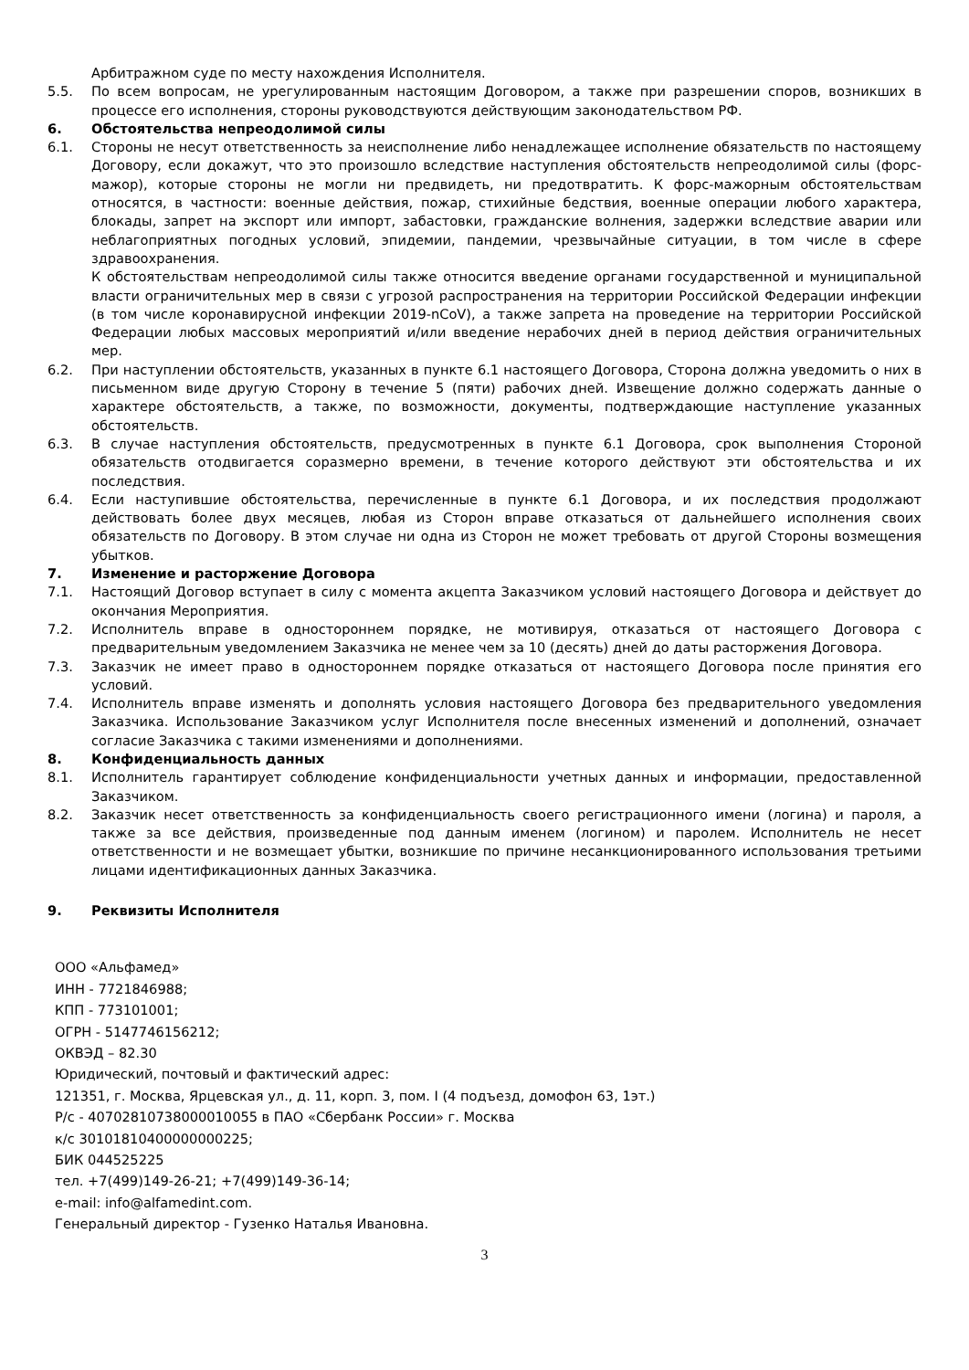Арбитражном суде по месту нахождения Исполнителя.
5.5. По всем вопросам, не урегулированным настоящим Договором, а также при разрешении споров, возникших в процессе его исполнения, стороны руководствуются действующим законодательством РФ.
6. Обстоятельства непреодолимой силы
6.1. Стороны не несут ответственность за неисполнение либо ненадлежащее исполнение обязательств по настоящему Договору, если докажут, что это произошло вследствие наступления обстоятельств непреодолимой силы (форс-мажор), которые стороны не могли ни предвидеть, ни предотвратить. К форс-мажорным обстоятельствам относятся, в частности: военные действия, пожар, стихийные бедствия, военные операции любого характера, блокады, запрет на экспорт или импорт, забастовки, гражданские волнения, задержки вследствие аварии или неблагоприятных погодных условий, эпидемии, пандемии, чрезвычайные ситуации, в том числе в сфере здравоохранения.
К обстоятельствам непреодолимой силы также относится введение органами государственной и муниципальной власти ограничительных мер в связи с угрозой распространения на территории Российской Федерации инфекции (в том числе коронавирусной инфекции 2019-nCoV), а также запрета на проведение на территории Российской Федерации любых массовых мероприятий и/или введение нерабочих дней в период действия ограничительных мер.
6.2. При наступлении обстоятельств, указанных в пункте 6.1 настоящего Договора, Сторона должна уведомить о них в письменном виде другую Сторону в течение 5 (пяти) рабочих дней. Извещение должно содержать данные о характере обстоятельств, а также, по возможности, документы, подтверждающие наступление указанных обстоятельств.
6.3. В случае наступления обстоятельств, предусмотренных в пункте 6.1 Договора, срок выполнения Стороной обязательств отодвигается соразмерно времени, в течение которого действуют эти обстоятельства и их последствия.
6.4. Если наступившие обстоятельства, перечисленные в пункте 6.1 Договора, и их последствия продолжают действовать более двух месяцев, любая из Сторон вправе отказаться от дальнейшего исполнения своих обязательств по Договору. В этом случае ни одна из Сторон не может требовать от другой Стороны возмещения убытков.
7. Изменение и расторжение Договора
7.1. Настоящий Договор вступает в силу с момента акцепта Заказчиком условий настоящего Договора и действует до окончания Мероприятия.
7.2. Исполнитель вправе в одностороннем порядке, не мотивируя, отказаться от настоящего Договора с предварительным уведомлением Заказчика не менее чем за 10 (десять) дней до даты расторжения Договора.
7.3. Заказчик не имеет право в одностороннем порядке отказаться от настоящего Договора после принятия его условий.
7.4. Исполнитель вправе изменять и дополнять условия настоящего Договора без предварительного уведомления Заказчика. Использование Заказчиком услуг Исполнителя после внесенных изменений и дополнений, означает согласие Заказчика с такими изменениями и дополнениями.
8. Конфиденциальность данных
8.1. Исполнитель гарантирует соблюдение конфиденциальности учетных данных и информации, предоставленной Заказчиком.
8.2. Заказчик несет ответственность за конфиденциальность своего регистрационного имени (логина) и пароля, а также за все действия, произведенные под данным именем (логином) и паролем. Исполнитель не несет ответственности и не возмещает убытки, возникшие по причине несанкционированного использования третьими лицами идентификационных данных Заказчика.
9. Реквизиты Исполнителя
ООО «Альфамед»
ИНН - 7721846988;
КПП - 773101001;
ОГРН - 5147746156212;
ОКВЭД – 82.30
Юридический, почтовый и фактический адрес:
121351, г. Москва, Ярцевская ул., д. 11, корп. 3, пом. I (4 подъезд, домофон 63, 1эт.)
Р/с - 40702810738000010055 в ПАО «Сбербанк России» г. Москва
к/с 30101810400000000225;
БИК 044525225
тел. +7(499)149-26-21; +7(499)149-36-14;
e-mail: info@alfamedint.com.
Генеральный директор - Гузенко Наталья Ивановна.
3